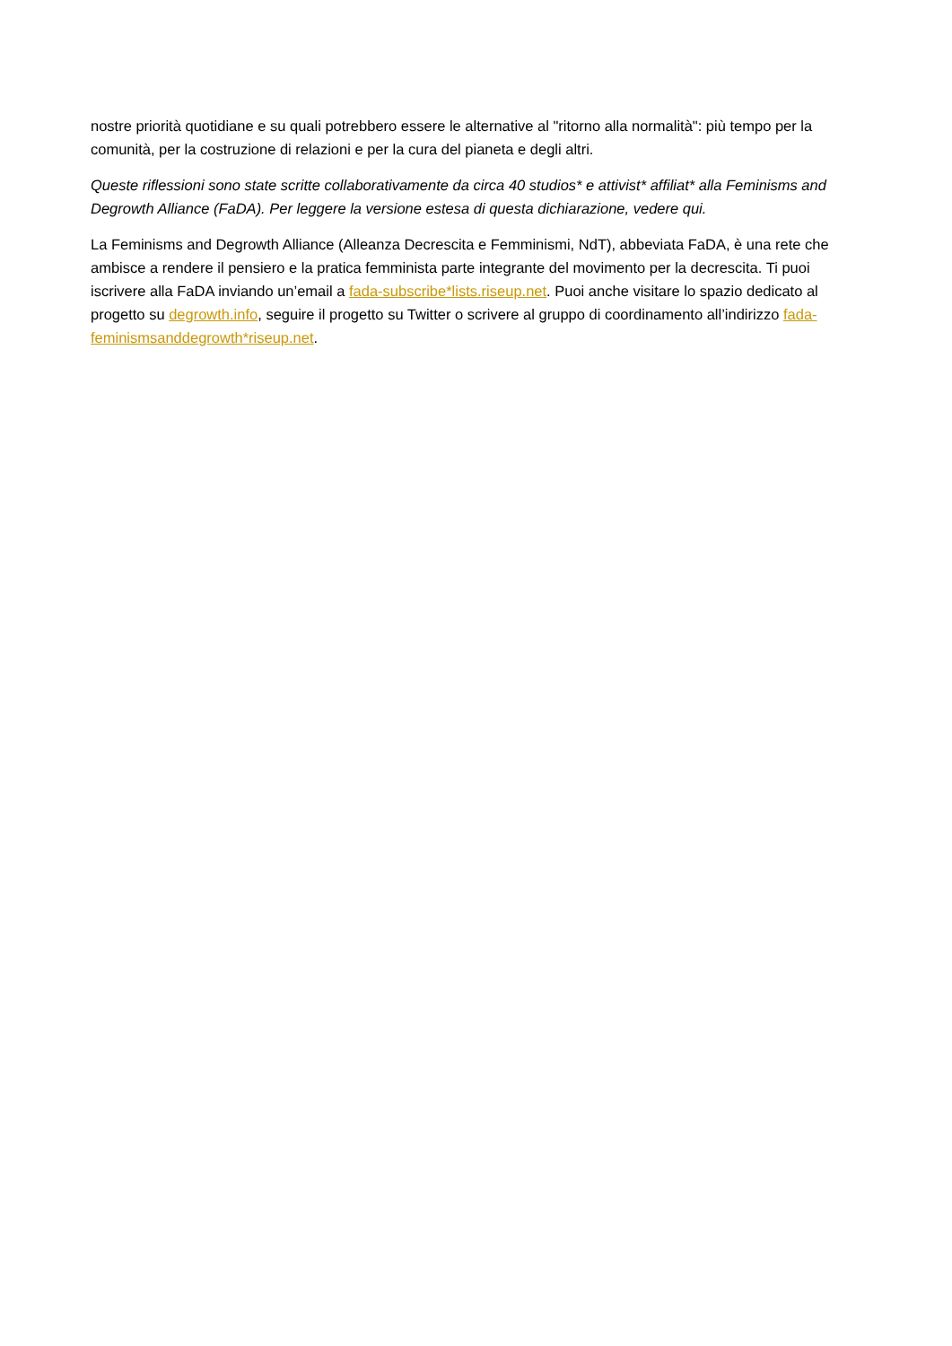nostre priorità quotidiane e su quali potrebbero essere le alternative al "ritorno alla normalità": più tempo per la comunità, per la costruzione di relazioni e per la cura del pianeta e degli altri.
Queste riflessioni sono state scritte collaborativamente da circa 40 studios* e attivist* affiliat* alla Feminisms and Degrowth Alliance (FaDA). Per leggere la versione estesa di questa dichiarazione, vedere qui.
La Feminisms and Degrowth Alliance (Alleanza Decrescita e Femminismi, NdT), abbeviata FaDA, è una rete che ambisce a rendere il pensiero e la pratica femminista parte integrante del movimento per la decrescita. Ti puoi iscrivere alla FaDA inviando un’email a fada-subscribe*lists.riseup.net. Puoi anche visitare lo spazio dedicato al progetto su degrowth.info, seguire il progetto su Twitter o scrivere al gruppo di coordinamento all’indirizzo fada-feminismsanddegrowth*riseup.net.